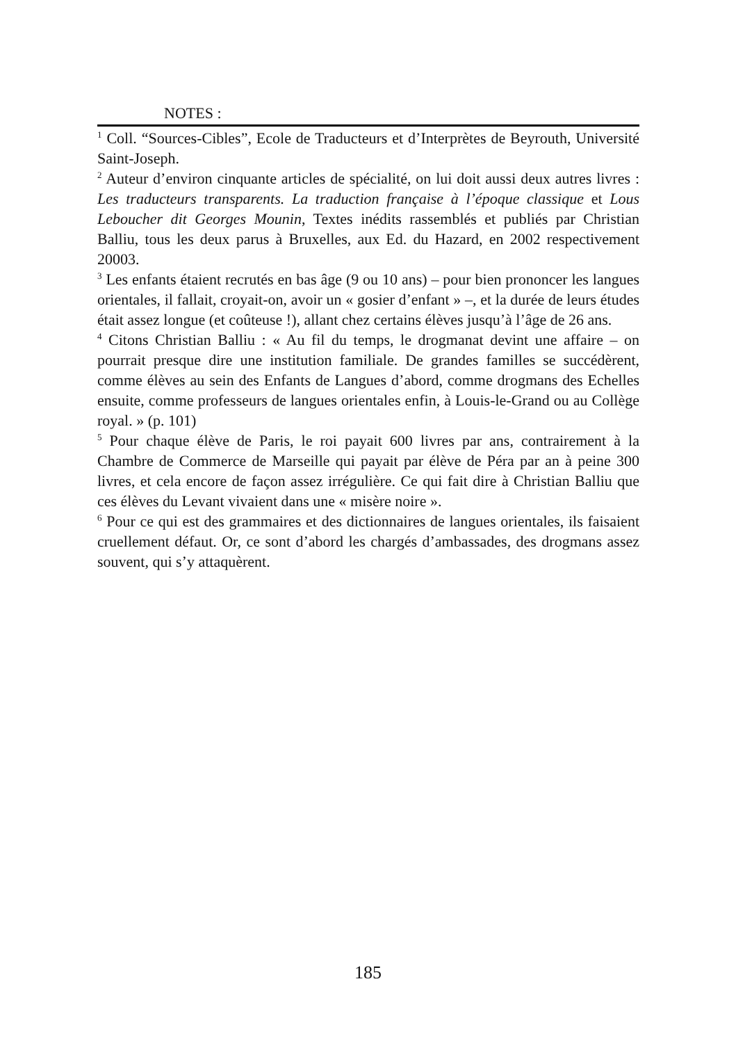NOTES :
<sup>1</sup> Coll. “Sources-Cibles”, Ecole de Traducteurs et d’Interprètes de Beyrouth, Université Saint-Joseph.
<sup>2</sup> Auteur d’environ cinquante articles de spécialité, on lui doit aussi deux autres livres : Les traducteurs transparents. La traduction française à l’époque classique et Lous Leboucher dit Georges Mounin, Textes inédits rassemblés et publiés par Christian Balliu, tous les deux parus à Bruxelles, aux Ed. du Hazard, en 2002 respectivement 20003.
<sup>3</sup> Les enfants étaient recrutés en bas âge (9 ou 10 ans) – pour bien prononcer les langues orientales, il fallait, croyait-on, avoir un « gosier d’enfant » –, et la durée de leurs études était assez longue (et coûteuse !), allant chez certains élèves jusqu’à l’âge de 26 ans.
<sup>4</sup> Citons Christian Balliu : « Au fil du temps, le drogmanat devint une affaire – on pourrait presque dire une institution familiale. De grandes familles se succédèrent, comme élèves au sein des Enfants de Langues d’abord, comme drogmans des Echelles ensuite, comme professeurs de langues orientales enfin, à Louis-le-Grand ou au Collège royal. » (p. 101)
<sup>5</sup> Pour chaque élève de Paris, le roi payait 600 livres par ans, contrairement à la Chambre de Commerce de Marseille qui payait par élève de Péra par an à peine 300 livres, et cela encore de façon assez irrégulière. Ce qui fait dire à Christian Balliu que ces élèves du Levant vivaient dans une « misère noire ».
<sup>6</sup> Pour ce qui est des grammaires et des dictionnaires de langues orientales, ils faisaient cruellement défaut. Or, ce sont d’abord les chargés d’ambassades, des drogmans assez souvent, qui s’y attaquèrent.
185